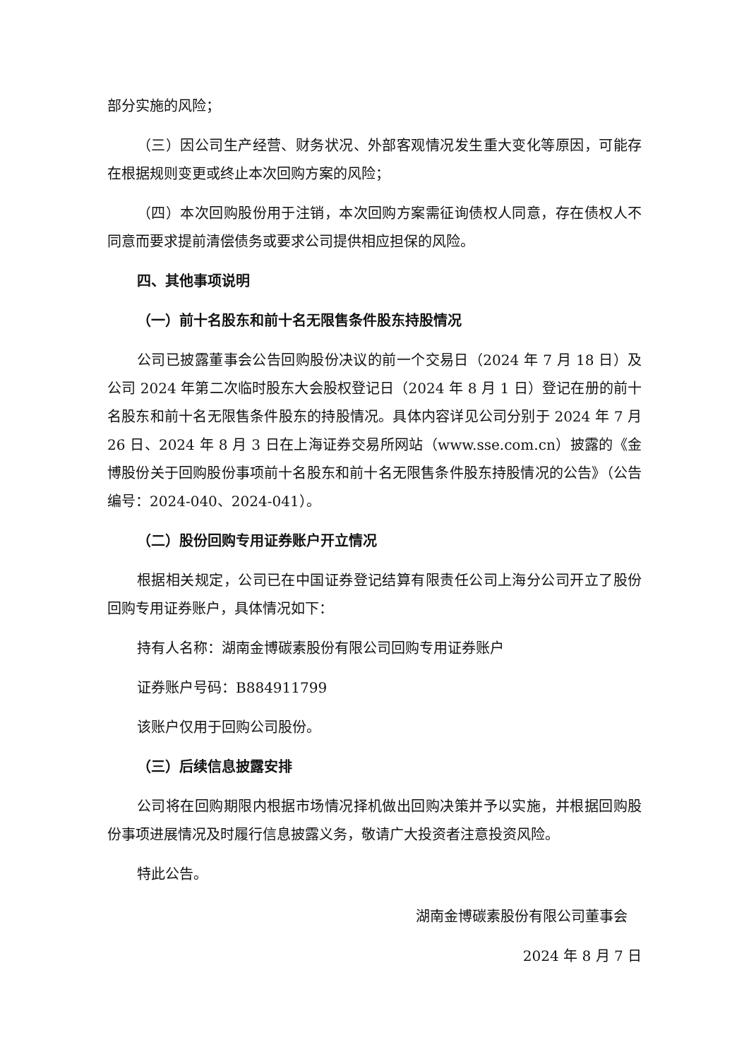部分实施的风险；
（三）因公司生产经营、财务状况、外部客观情况发生重大变化等原因，可能存在根据规则变更或终止本次回购方案的风险；
（四）本次回购股份用于注销，本次回购方案需征询债权人同意，存在债权人不同意而要求提前清偿债务或要求公司提供相应担保的风险。
四、其他事项说明
（一）前十名股东和前十名无限售条件股东持股情况
公司已披露董事会公告回购股份决议的前一个交易日（2024 年 7 月 18 日）及公司 2024 年第二次临时股东大会股权登记日（2024 年 8 月 1 日）登记在册的前十名股东和前十名无限售条件股东的持股情况。具体内容详见公司分别于 2024 年 7 月 26 日、2024 年 8 月 3 日在上海证券交易所网站（www.sse.com.cn）披露的《金博股份关于回购股份事项前十名股东和前十名无限售条件股东持股情况的公告》（公告编号：2024-040、2024-041）。
（二）股份回购专用证券账户开立情况
根据相关规定，公司已在中国证券登记结算有限责任公司上海分公司开立了股份回购专用证券账户，具体情况如下：
持有人名称：湖南金博碳素股份有限公司回购专用证券账户
证券账户号码：B884911799
该账户仅用于回购公司股份。
（三）后续信息披露安排
公司将在回购期限内根据市场情况择机做出回购决策并予以实施，并根据回购股份事项进展情况及时履行信息披露义务，敬请广大投资者注意投资风险。
特此公告。
湖南金博碳素股份有限公司董事会
2024 年 8 月 7 日